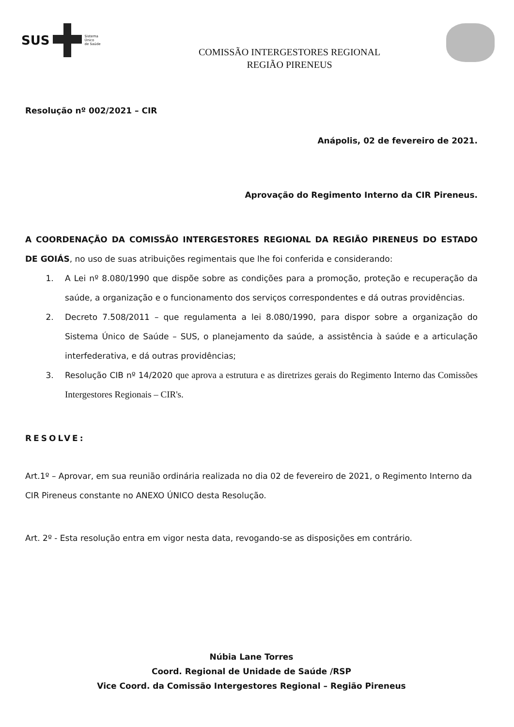SUS
Sistema
Único
de Saúde
COMISSÃO INTERGESTORES REGIONAL
REGIÃO PIRENEUS
Resolução nº 002/2021 – CIR
Anápolis, 02 de fevereiro de 2021.
Aprovação do Regimento Interno da CIR Pireneus.
A COORDENAÇÃO DA COMISSÃO INTERGESTORES REGIONAL DA REGIÃO PIRENEUS DO ESTADO DE GOIÁS, no uso de suas atribuições regimentais que lhe foi conferida e considerando:
1. A Lei nº 8.080/1990 que dispõe sobre as condições para a promoção, proteção e recuperação da saúde, a organização e o funcionamento dos serviços correspondentes e dá outras providências.
2. Decreto 7.508/2011 – que regulamenta a lei 8.080/1990, para dispor sobre a organização do Sistema Único de Saúde – SUS, o planejamento da saúde, a assistência à saúde e a articulação interfederativa, e dá outras providências;
3. Resolução CIB nº 14/2020 que aprova a estrutura e as diretrizes gerais do Regimento Interno das Comissões Intergestores Regionais – CIR's.
RESOLVE:
Art.1º – Aprovar, em sua reunião ordinária realizada no dia 02 de fevereiro de 2021, o Regimento Interno da CIR Pireneus constante no ANEXO ÚNICO desta Resolução.
Art. 2º - Esta resolução entra em vigor nesta data, revogando-se as disposições em contrário.
Núbia Lane Torres
Coord. Regional de Unidade de Saúde /RSP
Vice Coord. da Comissão Intergestores Regional – Região Pireneus